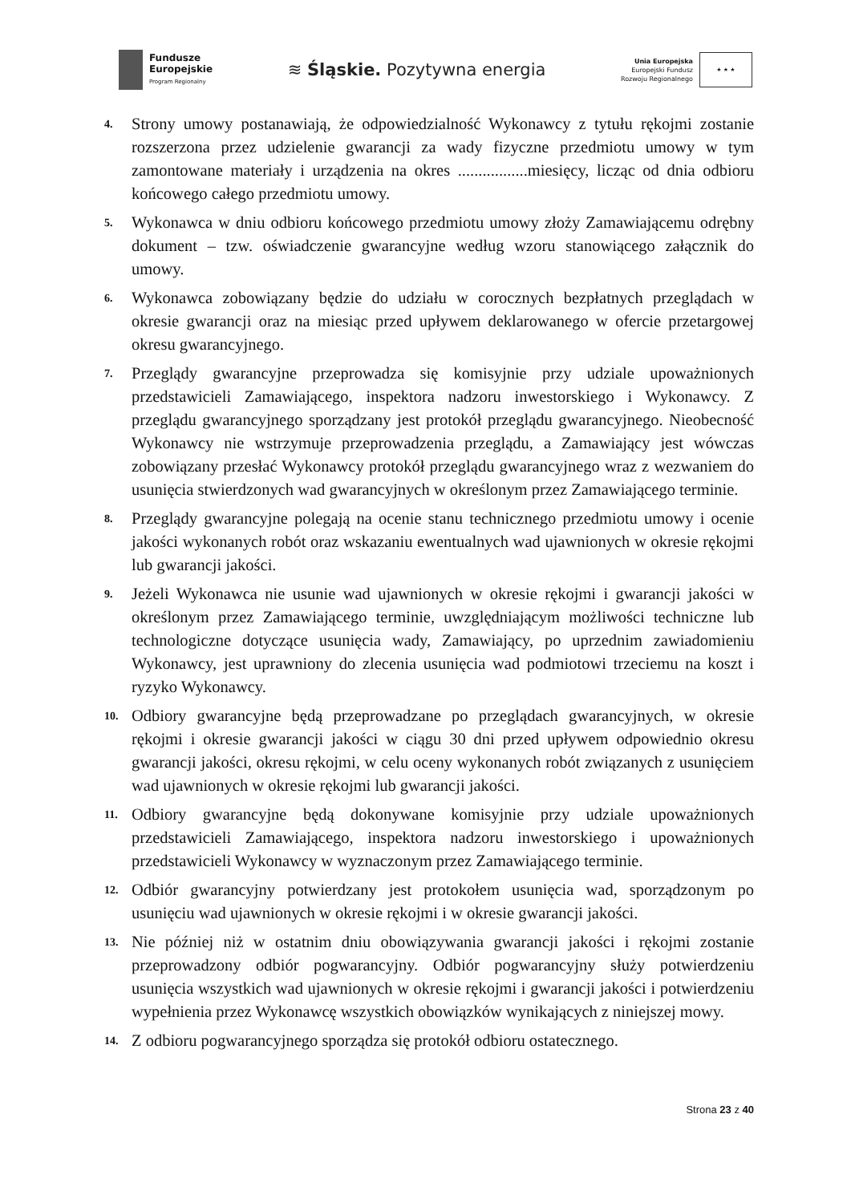Fundusze
Europejskie
Program Regionalny
≋ Śląskie. Pozytywna energia
Unia Europejska
Europejski Fundusz
Rozwoju Regionalnego
★ ★ ★
4. Strony umowy postanawiają, że odpowiedzialność Wykonawcy z tytułu rękojmi zostanie rozszerzona przez udzielenie gwarancji za wady fizyczne przedmiotu umowy w tym zamontowane materiały i urządzenia na okres .................miesięcy, licząc od dnia odbioru końcowego całego przedmiotu umowy.
5. Wykonawca w dniu odbioru końcowego przedmiotu umowy złoży Zamawiającemu odrębny dokument – tzw. oświadczenie gwarancyjne według wzoru stanowiącego załącznik do umowy.
6. Wykonawca zobowiązany będzie do udziału w corocznych bezpłatnych przeglądach w okresie gwarancji oraz na miesiąc przed upływem deklarowanego w ofercie przetargowej okresu gwarancyjnego.
7. Przeglądy gwarancyjne przeprowadza się komisyjnie przy udziale upoważnionych przedstawicieli Zamawiającego, inspektora nadzoru inwestorskiego i Wykonawcy. Z przeglądu gwarancyjnego sporządzany jest protokół przeglądu gwarancyjnego. Nieobecność Wykonawcy nie wstrzymuje przeprowadzenia przeglądu, a Zamawiający jest wówczas zobowiązany przesłać Wykonawcy protokół przeglądu gwarancyjnego wraz z wezwaniem do usunięcia stwierdzonych wad gwarancyjnych w określonym przez Zamawiającego terminie.
8. Przeglądy gwarancyjne polegają na ocenie stanu technicznego przedmiotu umowy i ocenie jakości wykonanych robót oraz wskazaniu ewentualnych wad ujawnionych w okresie rękojmi lub gwarancji jakości.
9. Jeżeli Wykonawca nie usunie wad ujawnionych w okresie rękojmi i gwarancji jakości w określonym przez Zamawiającego terminie, uwzględniającym możliwości techniczne lub technologiczne dotyczące usunięcia wady, Zamawiający, po uprzednim zawiadomieniu Wykonawcy, jest uprawniony do zlecenia usunięcia wad podmiotowi trzeciemu na koszt i ryzyko Wykonawcy.
10. Odbiory gwarancyjne będą przeprowadzane po przeglądach gwarancyjnych, w okresie rękojmi i okresie gwarancji jakości w ciągu 30 dni przed upływem odpowiednio okresu gwarancji jakości, okresu rękojmi, w celu oceny wykonanych robót związanych z usunięciem wad ujawnionych w okresie rękojmi lub gwarancji jakości.
11. Odbiory gwarancyjne będą dokonywane komisyjnie przy udziale upoważnionych przedstawicieli Zamawiającego, inspektora nadzoru inwestorskiego i upoważnionych przedstawicieli Wykonawcy w wyznaczonym przez Zamawiającego terminie.
12. Odbiór gwarancyjny potwierdzany jest protokołem usunięcia wad, sporządzonym po usunięciu wad ujawnionych w okresie rękojmi i w okresie gwarancji jakości.
13. Nie później niż w ostatnim dniu obowiązywania gwarancji jakości i rękojmi zostanie przeprowadzony odbiór pogwarancyjny. Odbiór pogwarancyjny służy potwierdzeniu usunięcia wszystkich wad ujawnionych w okresie rękojmi i gwarancji jakości i potwierdzeniu wypełnienia przez Wykonawcę wszystkich obowiązków wynikających z niniejszej mowy.
14. Z odbioru pogwarancyjnego sporządza się protokół odbioru ostatecznego.
Strona 23 z 40